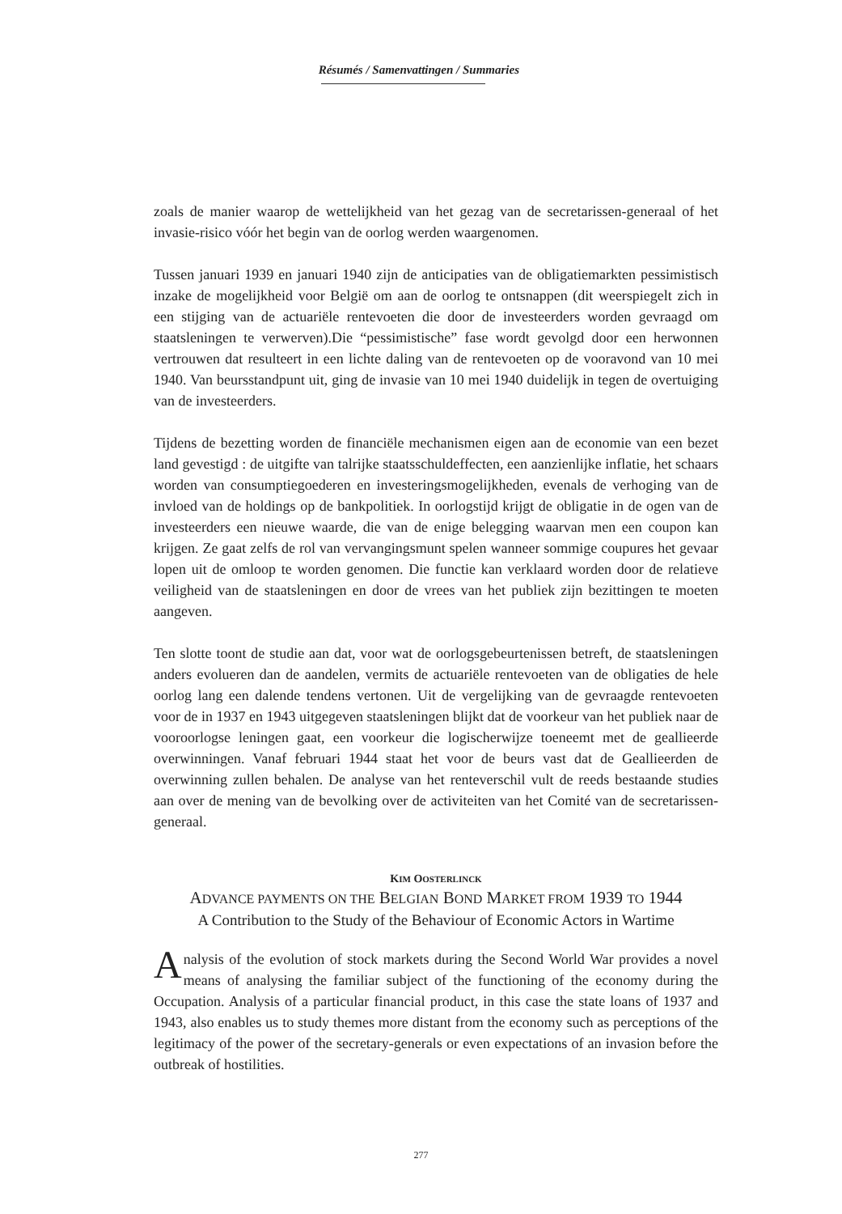Résumés / Samenvattingen / Summaries
zoals de manier waarop de wettelijkheid van het gezag van de secretarissen-generaal of het invasie-risico vóór het begin van de oorlog werden waargenomen.
Tussen januari 1939 en januari 1940 zijn de anticipaties van de obligatiemarkten pessimistisch inzake de mogelijkheid voor België om aan de oorlog te ontsnappen (dit weerspiegelt zich in een stijging van de actuariële rentevoeten die door de investeerders worden gevraagd om staatsleningen te verwerven).Die “pessimistische” fase wordt gevolgd door een herwonnen vertrouwen dat resulteert in een lichte daling van de rentevoeten op de vooravond van 10 mei 1940. Van beursstandpunt uit, ging de invasie van 10 mei 1940 duidelijk in tegen de overtuiging van de investeerders.
Tijdens de bezetting worden de financiële mechanismen eigen aan de economie van een bezet land gevestigd : de uitgifte van talrijke staatsschuldeffecten, een aanzienlijke inflatie, het schaars worden van consumptiegoederen en investeringsmogelijkheden, evenals de verhoging van de invloed van de holdings op de bankpolitiek. In oorlogstijd krijgt de obligatie in de ogen van de investeerders een nieuwe waarde, die van de enige belegging waarvan men een coupon kan krijgen. Ze gaat zelfs de rol van vervangingsmunt spelen wanneer sommige coupures het gevaar lopen uit de omloop te worden genomen. Die functie kan verklaard worden door de relatieve veiligheid van de staatsleningen en door de vrees van het publiek zijn bezittingen te moeten aangeven.
Ten slotte toont de studie aan dat, voor wat de oorlogsgebeurtenissen betreft, de staatsleningen anders evolueren dan de aandelen, vermits de actuariële rentevoeten van de obligaties de hele oorlog lang een dalende tendens vertonen. Uit de vergelijking van de gevraagde rentevoeten voor de in 1937 en 1943 uitgegeven staatsleningen blijkt dat de voorkeur van het publiek naar de vooroorlogse leningen gaat, een voorkeur die logischerwijze toeneemt met de geallieerde overwinningen. Vanaf februari 1944 staat het voor de beurs vast dat de Geallieerden de overwinning zullen behalen. De analyse van het renteverschil vult de reeds bestaande studies aan over de mening van de bevolking over de activiteiten van het Comité van de secretarissen-generaal.
KIM OOSTERLINCK
ADVANCE PAYMENTS ON THE BELGIAN BOND MARKET FROM 1939 TO 1944
A Contribution to the Study of the Behaviour of Economic Actors in Wartime
Analysis of the evolution of stock markets during the Second World War provides a novel means of analysing the familiar subject of the functioning of the economy during the Occupation. Analysis of a particular financial product, in this case the state loans of 1937 and 1943, also enables us to study themes more distant from the economy such as perceptions of the legitimacy of the power of the secretary-generals or even expectations of an invasion before the outbreak of hostilities.
277